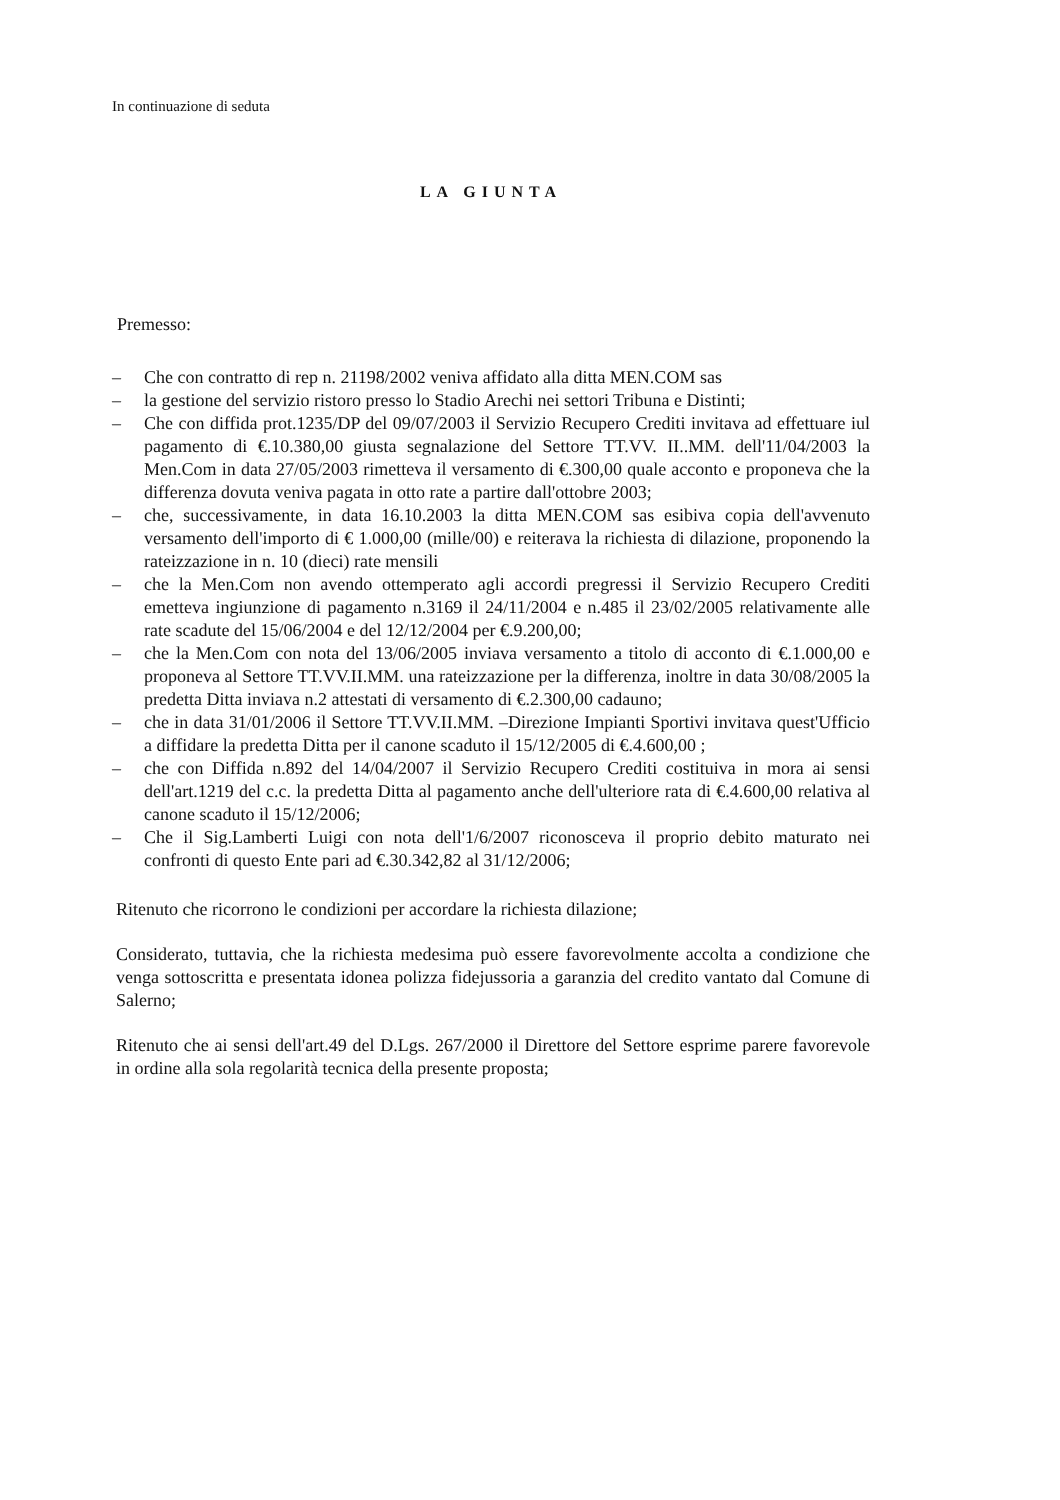In continuazione di seduta
LA GIUNTA
Premesso:
– Che con contratto di rep n. 21198/2002 veniva affidato alla ditta MEN.COM sas
– la gestione del servizio ristoro presso lo Stadio Arechi nei settori Tribuna e Distinti;
– Che con diffida prot.1235/DP del 09/07/2003 il Servizio Recupero Crediti invitava ad effettuare iul pagamento di €.10.380,00 giusta segnalazione del Settore TT.VV. II..MM. dell'11/04/2003 la Men.Com in data 27/05/2003 rimetteva il versamento di €.300,00 quale acconto e proponeva che la differenza dovuta veniva pagata in otto rate a partire dall'ottobre 2003;
– che, successivamente, in data 16.10.2003 la ditta MEN.COM sas esibiva copia dell'avvenuto versamento dell'importo di € 1.000,00 (mille/00) e reiterava la richiesta di dilazione, proponendo la rateizzazione in n. 10 (dieci) rate mensili
– che la Men.Com non avendo ottemperato agli accordi pregressi il Servizio Recupero Crediti emetteva ingiunzione di pagamento n.3169 il 24/11/2004 e n.485 il 23/02/2005 relativamente alle rate scadute del 15/06/2004 e del 12/12/2004 per €.9.200,00;
– che la Men.Com con nota del 13/06/2005 inviava versamento a titolo di acconto di €.1.000,00 e proponeva al Settore TT.VV.II.MM. una rateizzazione per la differenza, inoltre in data 30/08/2005 la predetta Ditta inviava n.2 attestati di versamento di €.2.300,00 cadauno;
– che in data 31/01/2006 il Settore TT.VV.II.MM. –Direzione Impianti Sportivi invitava quest'Ufficio a diffidare la predetta Ditta per il canone scaduto il 15/12/2005 di €.4.600,00 ;
– che con Diffida n.892 del 14/04/2007 il Servizio Recupero Crediti costituiva in mora ai sensi dell'art.1219 del c.c. la predetta Ditta al pagamento anche dell'ulteriore rata di €.4.600,00 relativa al canone scaduto il 15/12/2006;
– Che il Sig.Lamberti Luigi con nota dell'1/6/2007 riconosceva il proprio debito maturato nei confronti di questo Ente pari ad €.30.342,82 al 31/12/2006;
Ritenuto che ricorrono le condizioni per accordare la richiesta dilazione;
Considerato, tuttavia, che la richiesta medesima può essere favorevolmente accolta a condizione che venga sottoscritta e presentata idonea polizza fidejussoria a garanzia del credito vantato dal Comune di Salerno;
Ritenuto che ai sensi dell'art.49 del D.Lgs. 267/2000 il Direttore del Settore esprime parere favorevole in ordine alla sola regolarità tecnica della presente proposta;